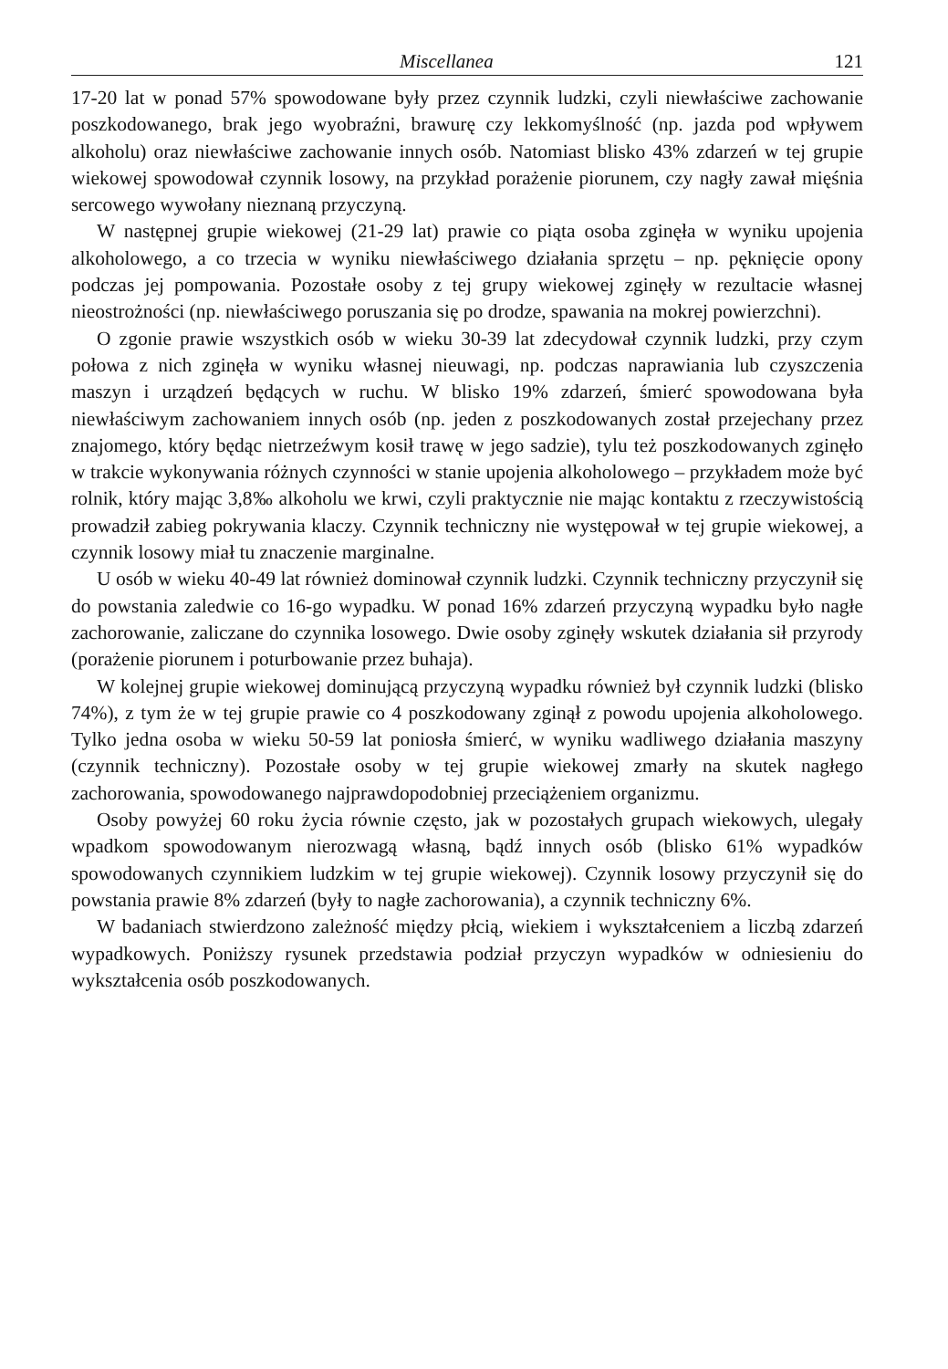Miscellanea 121
17-20 lat w ponad 57% spowodowane były przez czynnik ludzki, czyli niewłaściwe zachowanie poszkodowanego, brak jego wyobraźni, brawurę czy lekkomyślność (np. jazda pod wpływem alkoholu) oraz niewłaściwe zachowanie innych osób. Natomiast blisko 43% zdarzeń w tej grupie wiekowej spowodował czynnik losowy, na przykład porażenie piorunem, czy nagły zawał mięśnia sercowego wywołany nieznaną przyczyną.
W następnej grupie wiekowej (21-29 lat) prawie co piąta osoba zginęła w wyniku upojenia alkoholowego, a co trzecia w wyniku niewłaściwego działania sprzętu – np. pęknięcie opony podczas jej pompowania. Pozostałe osoby z tej grupy wiekowej zginęły w rezultacie własnej nieostrożności (np. niewłaściwego poruszania się po drodze, spawania na mokrej powierzchni).
O zgonie prawie wszystkich osób w wieku 30-39 lat zdecydował czynnik ludzki, przy czym połowa z nich zginęła w wyniku własnej nieuwagi, np. podczas naprawiania lub czyszczenia maszyn i urządzeń będących w ruchu. W blisko 19% zdarzeń, śmierć spowodowana była niewłaściwym zachowaniem innych osób (np. jeden z poszkodowanych został przejechany przez znajomego, który będąc nietrzeźwym kosił trawę w jego sadzie), tylu też poszkodowanych zginęło w trakcie wykonywania różnych czynności w stanie upojenia alkoholowego – przykładem może być rolnik, który mając 3,8‰ alkoholu we krwi, czyli praktycznie nie mając kontaktu z rzeczywistością prowadził zabieg pokrywania klaczy. Czynnik techniczny nie występował w tej grupie wiekowej, a czynnik losowy miał tu znaczenie marginalne.
U osób w wieku 40-49 lat również dominował czynnik ludzki. Czynnik techniczny przyczynił się do powstania zaledwie co 16-go wypadku. W ponad 16% zdarzeń przyczyną wypadku było nagłe zachorowanie, zaliczane do czynnika losowego. Dwie osoby zginęły wskutek działania sił przyrody (porażenie piorunem i poturbowanie przez buhaja).
W kolejnej grupie wiekowej dominującą przyczyną wypadku również był czynnik ludzki (blisko 74%), z tym że w tej grupie prawie co 4 poszkodowany zginął z powodu upojenia alkoholowego. Tylko jedna osoba w wieku 50-59 lat poniosła śmierć, w wyniku wadliwego działania maszyny (czynnik techniczny). Pozostałe osoby w tej grupie wiekowej zmarły na skutek nagłego zachorowania, spowodowanego najprawdopodobniej przeciążeniem organizmu.
Osoby powyżej 60 roku życia równie często, jak w pozostałych grupach wiekowych, ulegały wpadkom spowodowanym nierozwagą własną, bądź innych osób (blisko 61% wypadków spowodowanych czynnikiem ludzkim w tej grupie wiekowej). Czynnik losowy przyczynił się do powstania prawie 8% zdarzeń (były to nagłe zachorowania), a czynnik techniczny 6%.
W badaniach stwierdzono zależność między płcią, wiekiem i wykształceniem a liczbą zdarzeń wypadkowych. Poniższy rysunek przedstawia podział przyczyn wypadków w odniesieniu do wykształcenia osób poszkodowanych.